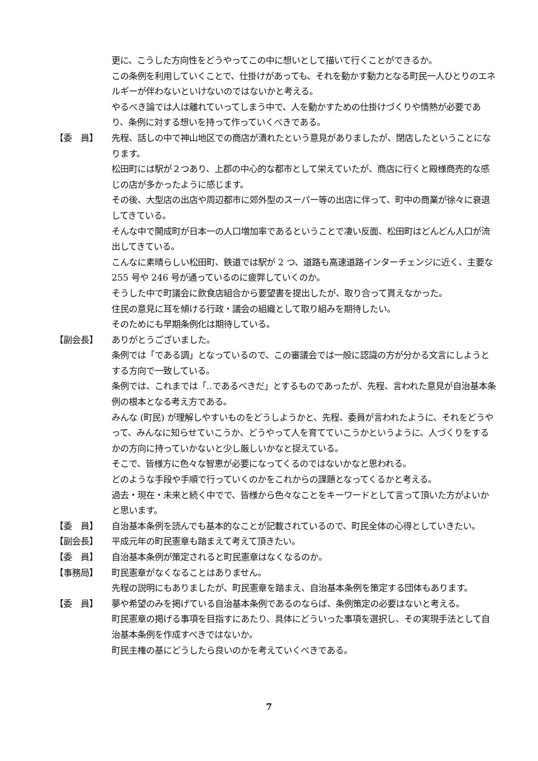更に、こうした方向性をどうやってこの中に想いとして描いて行くことができるか。
この条例を利用していくことで、仕掛けがあっても、それを動かす動力となる町民一人ひとりのエネルギーが伴わないといけないのではないかと考える。
やるべき論では人は離れていってしまう中で、人を動かすための仕掛けづくりや情熱が必要であり、条例に対する想いを持って作っていくべきである。
【委　員】 先程、話しの中で神山地区での商店が潰れたという意見がありましたが、閉店したということになります。
松田町には駅が２つあり、上郡の中心的な都市として栄えていたが、商店に行くと殿様商売的な感じの店が多かったように感じます。
その後、大型店の出店や周辺都市に郊外型のスーパー等の出店に伴って、町中の商業が徐々に衰退してきている。
そんな中で開成町が日本一の人口増加率であるということで凄い反面、松田町はどんどん人口が流出してきている。
こんなに素晴らしい松田町、鉄道では駅が 2 つ、道路も高速道路インターチェンジに近く、主要な 255 号や 246 号が通っているのに疲弊していくのか。
そうした中で町議会に飲食店組合から要望書を提出したが、取り合って貰えなかった。
住民の意見に耳を傾ける行政・議会の組織として取り組みを期待したい。
そのためにも早期条例化は期待している。
【副会長】 ありがとうございました。
条例では「である調」となっているので、この審議会では一般に認識の方が分かる文言にしようとする方向で一致している。
条例では、これまでは「‥であるべきだ」とするものであったが、先程、言われた意見が自治基本条例の根本となる考え方である。
みんな (町民) が理解しやすいものをどうしようかと、先程、委員が言われたように、それをどうやって、みんなに知らせていこうか、どうやって人を育てていこうかというように、人づくりをするかの方向に持っていかないと少し厳しいかなと捉えている。
そこで、皆様方に色々な智恵が必要になってくるのではないかなと思われる。
どのような手段や手順で行っていくのかをこれからの課題となってくるかと考える。
過去・現在・未来と続く中でで、皆様から色々なことをキーワードとして言って頂いた方がよいかと思います。
【委　員】 自治基本条例を読んでも基本的なことが記載されているので、町民全体の心得としていきたい。
【副会長】 平成元年の町民憲章も踏まえて考えて頂きたい。
【委　員】 自治基本条例が策定されると町民憲章はなくなるのか。
【事務局】 町民憲章がなくなることはありません。
先程の説明にもありましたが、町民憲章を踏まえ、自治基本条例を策定する団体もあります。
【委　員】 夢や希望のみを掲げている自治基本条例であるのならば、条例策定の必要はないと考える。
町民憲章の掲げる事項を目指すにあたり、具体にどういった事項を選択し、その実現手法として自治基本条例を作成すべきではないか。
町民主権の基にどうしたら良いのかを考えていくべきである。
7